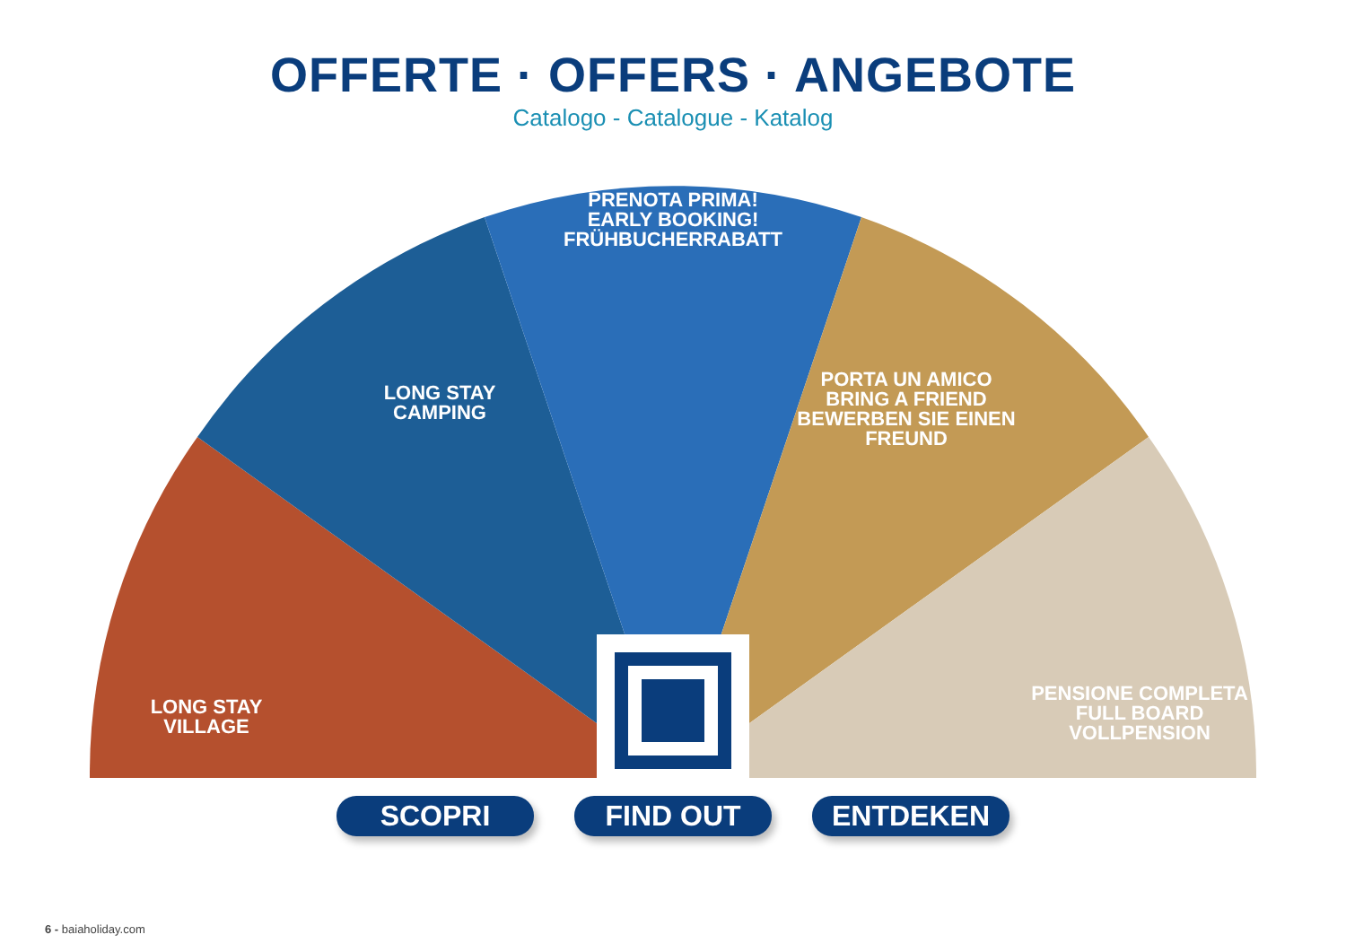OFFERTE · OFFERS · ANGEBOTE
Catalogo - Catalogue - Katalog
LONG STAY
VILLAGE
LONG STAY
CAMPING
PRENOTA PRIMA!
EARLY BOOKING!
FRÜHBUCHERRABATT
PORTA UN AMICO
BRING A FRIEND
BEWERBEN SIE EINEN FREUND
PENSIONE COMPLETA
FULL BOARD
VOLLPENSION
SCOPRI FIND OUT ENTDEKEN
6 - baiaholiday.com